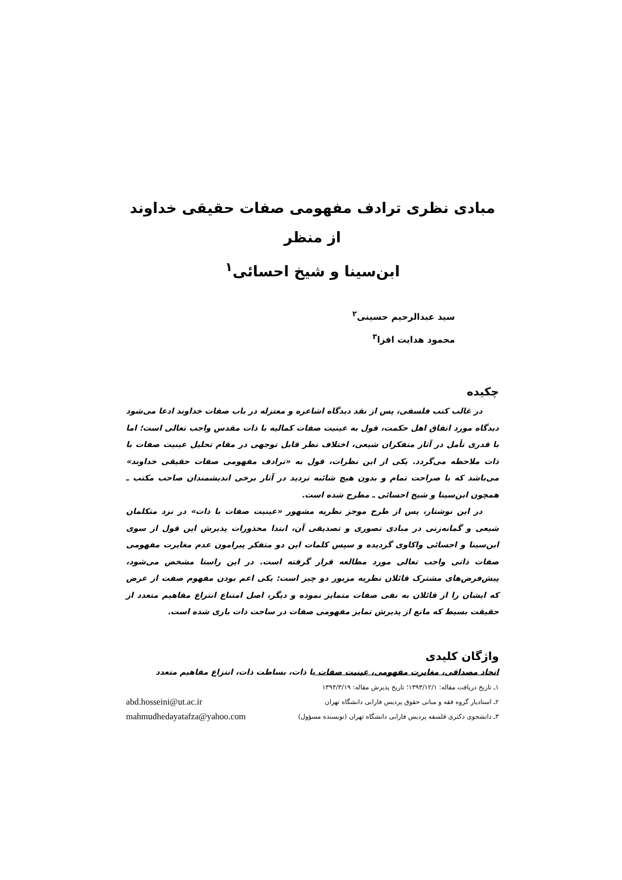مبادی نظری ترادف مفهومی صفات حقیقی خداوند از منظر
ابن‌سینا و شیخ احسائی<sup>۱</sup>
سید عبدالرحیم حسینی<sup>۲</sup>
محمود هدایت افزا<sup>۳</sup>
چکیده
در غالب کتب فلسفی، پس از نقد دیدگاه اشاعره و معتزله در باب صفات خداوند ادعا می‌شود دیدگاه مورد اتفاق اهل حکمت، قول به عینیت صفات کمالیه با ذات مقدس واجب تعالی است؛ اما با قدری تأمل در آثار متفکران شیعی، اختلاف نظر قابل توجهی در مقام تحلیل عینیت صفات با ذات ملاحظه می‌گردد. یکی از این نظرات، قول به «ترادف مفهومی صفات حقیقی خداوند» می‌باشد که با صراحت تمام و بدون هیچ شائبه تردید در آثار برخی اندیشمندان صاحب مکتب ـ همچون ابن‌سینا و شیخ احسائی ـ مطرح شده است.
در این نوشتار، پس از طرح موجز نظریه مشهور «عینیت صفات با ذات» در نزد متکلمان شیعی و گمانه‌زنی در مبادی تصوری و تصدیقی آن، ابتدا محذورات پذیرش این قول از سوی ابن‌سینا و احسائی واکاوی گردیده و سپس کلمات این دو متفکر پیرامون عدم مغایرت مفهومی صفات ذاتی واجب تعالی مورد مطالعه قرار گرفته است. در این راستا مشخص می‌شود، پیش‌فرض‌های مشترک قائلان نظریه مزبور دو چیز است: یکی اعم بودن مفهوم صفت از عرض که ایشان را از قائلان به نفی صفات متمایز نموده و دیگر، اصل امتناع انتزاع مفاهیم متعدد از حقیقت بسیط که مانع از پذیرش تمایز مفهومی صفات در ساحت ذات باری شده است.
واژگان کلیدی
اتحاد مصداقی، مغایرت مفهومی، عینیت صفات با ذات، بساطت ذات، انتزاع مفاهیم متعدد
۱ـ تاریخ دریافت مقاله: ۱۳۹۳/۱۲/۱؛ تاریخ پذیرش مقاله: ۱۳۹۴/۳/۱۹
۲ـ استادیار گروه فقه و مبانی حقوق پردیس فارابی دانشگاه تهران abd.hosseini@ut.ac.ir
۳ـ دانشجوی دکتری فلسفه پردیس فارابی دانشگاه تهران (نویسنده مسؤول) mahmudhedayatafza@yahoo.com